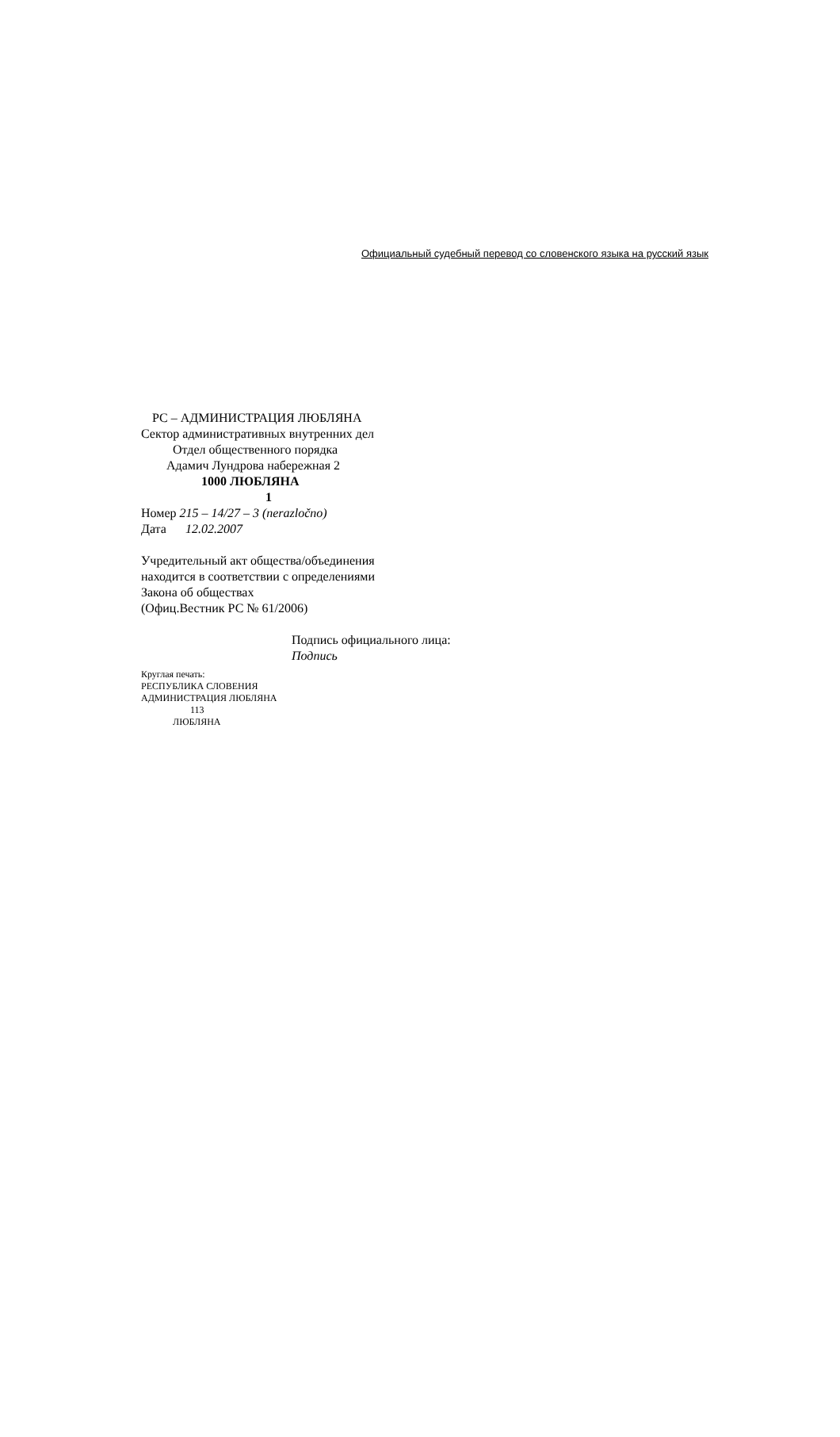Официальный судебный перевод со словенского языка на русский язык
РС – АДМИНИСТРАЦИЯ ЛЮБЛЯНА
Сектор административных внутренних дел
Отдел общественного порядка
Адамич Лундрова набережная 2
1000 ЛЮБЛЯНА
1
Номер 215 – 14/27 – 3 (nerazločno)
Дата 12.02.2007
Учредительный акт общества/объединения
находится в соответствии с определениями
Закона об обществах
(Офиц.Вестник РС № 61/2006)
Подпись официального лица:
Подпись
Круглая печать:
РЕСПУБЛИКА СЛОВЕНИЯ
АДМИНИСТРАЦИЯ ЛЮБЛЯНА
113
ЛЮБЛЯНА